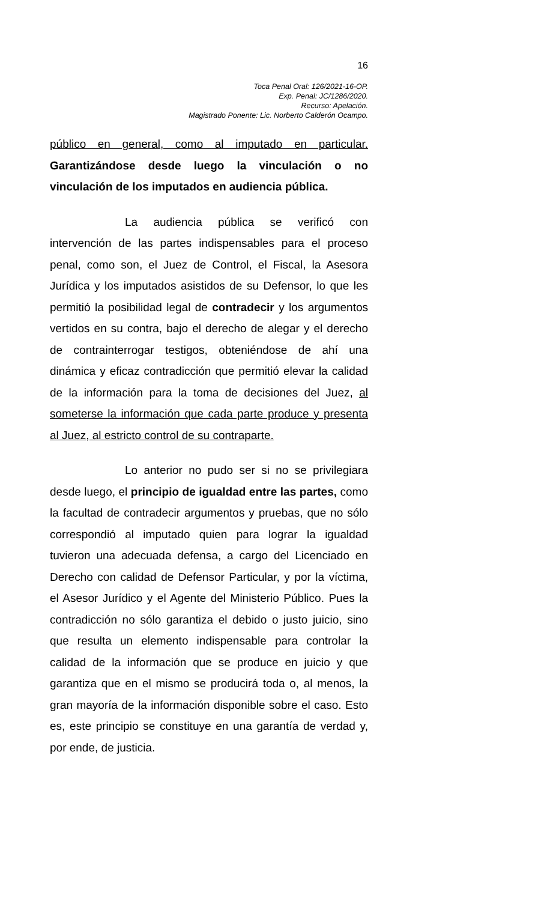16
Toca Penal Oral: 126/2021-16-OP.
Exp. Penal: JC/1286/2020.
Recurso: Apelación.
Magistrado Ponente: Lic. Norberto Calderón Ocampo.
público en general, como al imputado en particular. Garantizándose desde luego la vinculación o no vinculación de los imputados en audiencia pública.
La audiencia pública se verificó con intervención de las partes indispensables para el proceso penal, como son, el Juez de Control, el Fiscal, la Asesora Jurídica y los imputados asistidos de su Defensor, lo que les permitió la posibilidad legal de contradecir y los argumentos vertidos en su contra, bajo el derecho de alegar y el derecho de contrainterrogar testigos, obteniéndose de ahí una dinámica y eficaz contradicción que permitió elevar la calidad de la información para la toma de decisiones del Juez, al someterse la información que cada parte produce y presenta al Juez, al estricto control de su contraparte.
Lo anterior no pudo ser si no se privilegiara desde luego, el principio de igualdad entre las partes, como la facultad de contradecir argumentos y pruebas, que no sólo correspondió al imputado quien para lograr la igualdad tuvieron una adecuada defensa, a cargo del Licenciado en Derecho con calidad de Defensor Particular, y por la víctima, el Asesor Jurídico y el Agente del Ministerio Público. Pues la contradicción no sólo garantiza el debido o justo juicio, sino que resulta un elemento indispensable para controlar la calidad de la información que se produce en juicio y que garantiza que en el mismo se producirá toda o, al menos, la gran mayoría de la información disponible sobre el caso. Esto es, este principio se constituye en una garantía de verdad y, por ende, de justicia.